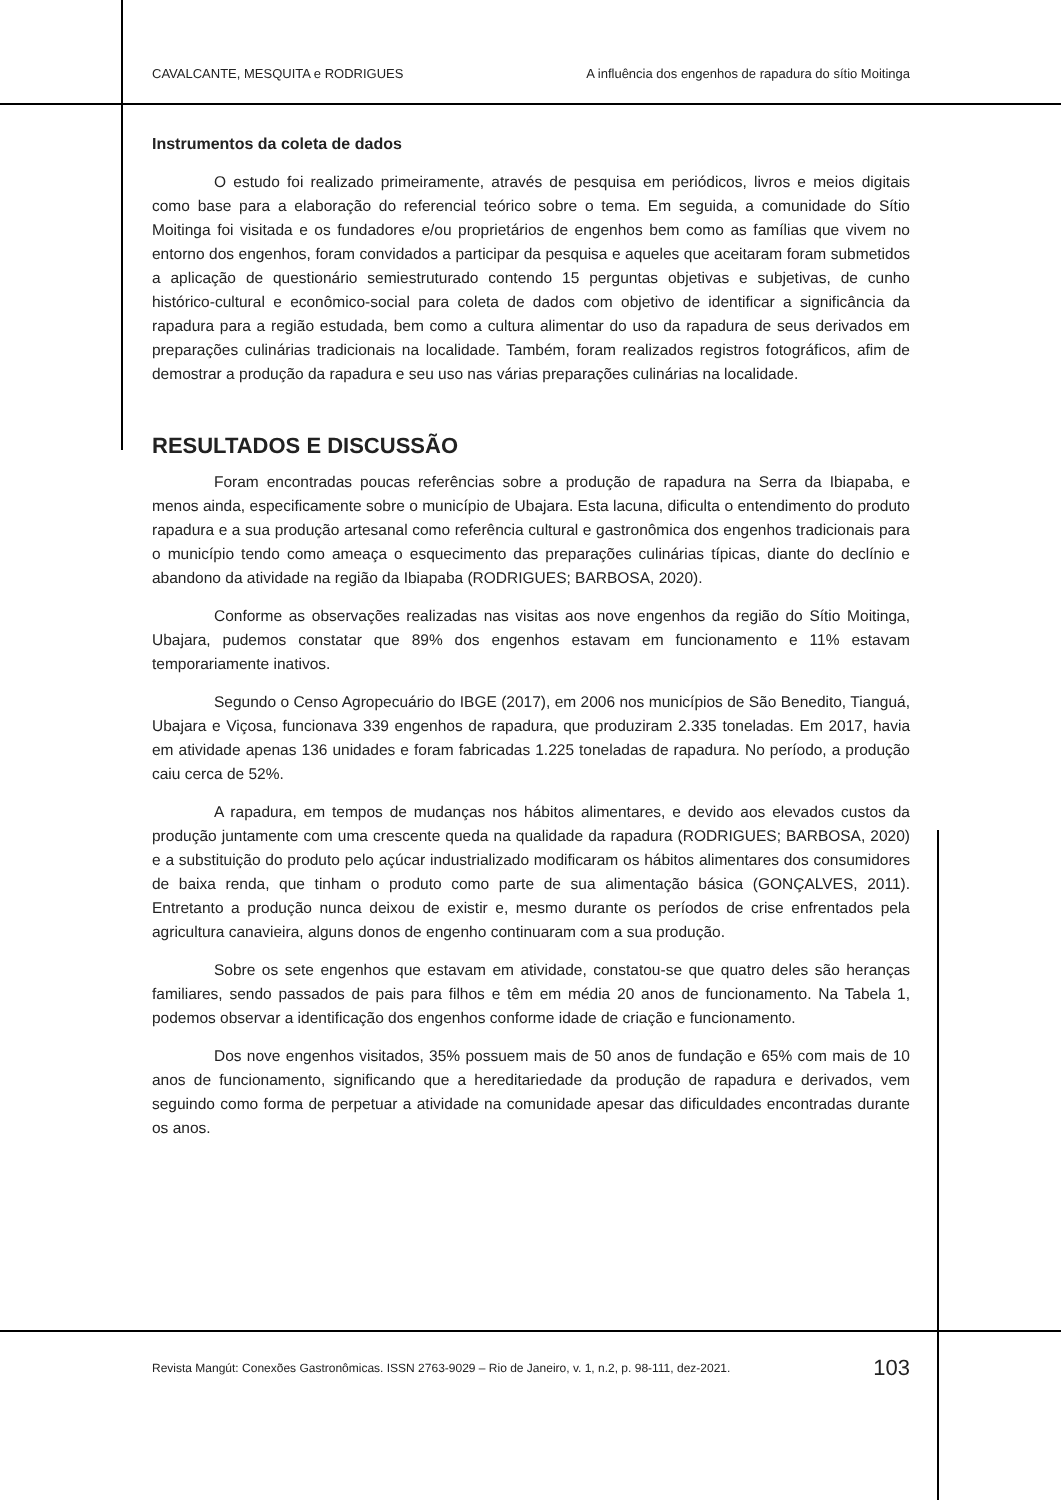CAVALCANTE, MESQUITA e RODRIGUES A influência dos engenhos de rapadura do sítio Moitinga
Instrumentos da coleta de dados
O estudo foi realizado primeiramente, através de pesquisa em periódicos, livros e meios digitais como base para a elaboração do referencial teórico sobre o tema. Em seguida, a comunidade do Sítio Moitinga foi visitada e os fundadores e/ou proprietários de engenhos bem como as famílias que vivem no entorno dos engenhos, foram convidados a participar da pesquisa e aqueles que aceitaram foram submetidos a aplicação de questionário semiestruturado contendo 15 perguntas objetivas e subjetivas, de cunho histórico-cultural e econômico-social para coleta de dados com objetivo de identificar a significância da rapadura para a região estudada, bem como a cultura alimentar do uso da rapadura de seus derivados em preparações culinárias tradicionais na localidade. Também, foram realizados registros fotográficos, afim de demostrar a produção da rapadura e seu uso nas várias preparações culinárias na localidade.
RESULTADOS E DISCUSSÃO
Foram encontradas poucas referências sobre a produção de rapadura na Serra da Ibiapaba, e menos ainda, especificamente sobre o município de Ubajara. Esta lacuna, dificulta o entendimento do produto rapadura e a sua produção artesanal como referência cultural e gastronômica dos engenhos tradicionais para o município tendo como ameaça o esquecimento das preparações culinárias típicas, diante do declínio e abandono da atividade na região da Ibiapaba (RODRIGUES; BARBOSA, 2020).
Conforme as observações realizadas nas visitas aos nove engenhos da região do Sítio Moitinga, Ubajara, pudemos constatar que 89% dos engenhos estavam em funcionamento e 11% estavam temporariamente inativos.
Segundo o Censo Agropecuário do IBGE (2017), em 2006 nos municípios de São Benedito, Tianguá, Ubajara e Viçosa, funcionava 339 engenhos de rapadura, que produziram 2.335 toneladas. Em 2017, havia em atividade apenas 136 unidades e foram fabricadas 1.225 toneladas de rapadura. No período, a produção caiu cerca de 52%.
A rapadura, em tempos de mudanças nos hábitos alimentares, e devido aos elevados custos da produção juntamente com uma crescente queda na qualidade da rapadura (RODRIGUES; BARBOSA, 2020) e a substituição do produto pelo açúcar industrializado modificaram os hábitos alimentares dos consumidores de baixa renda, que tinham o produto como parte de sua alimentação básica (GONÇALVES, 2011). Entretanto a produção nunca deixou de existir e, mesmo durante os períodos de crise enfrentados pela agricultura canavieira, alguns donos de engenho continuaram com a sua produção.
Sobre os sete engenhos que estavam em atividade, constatou-se que quatro deles são heranças familiares, sendo passados de pais para filhos e têm em média 20 anos de funcionamento. Na Tabela 1, podemos observar a identificação dos engenhos conforme idade de criação e funcionamento.
Dos nove engenhos visitados, 35% possuem mais de 50 anos de fundação e 65% com mais de 10 anos de funcionamento, significando que a hereditariedade da produção de rapadura e derivados, vem seguindo como forma de perpetuar a atividade na comunidade apesar das dificuldades encontradas durante os anos.
Revista Mangút: Conexões Gastronômicas. ISSN 2763-9029 – Rio de Janeiro, v. 1, n.2, p. 98-111, dez-2021. 103